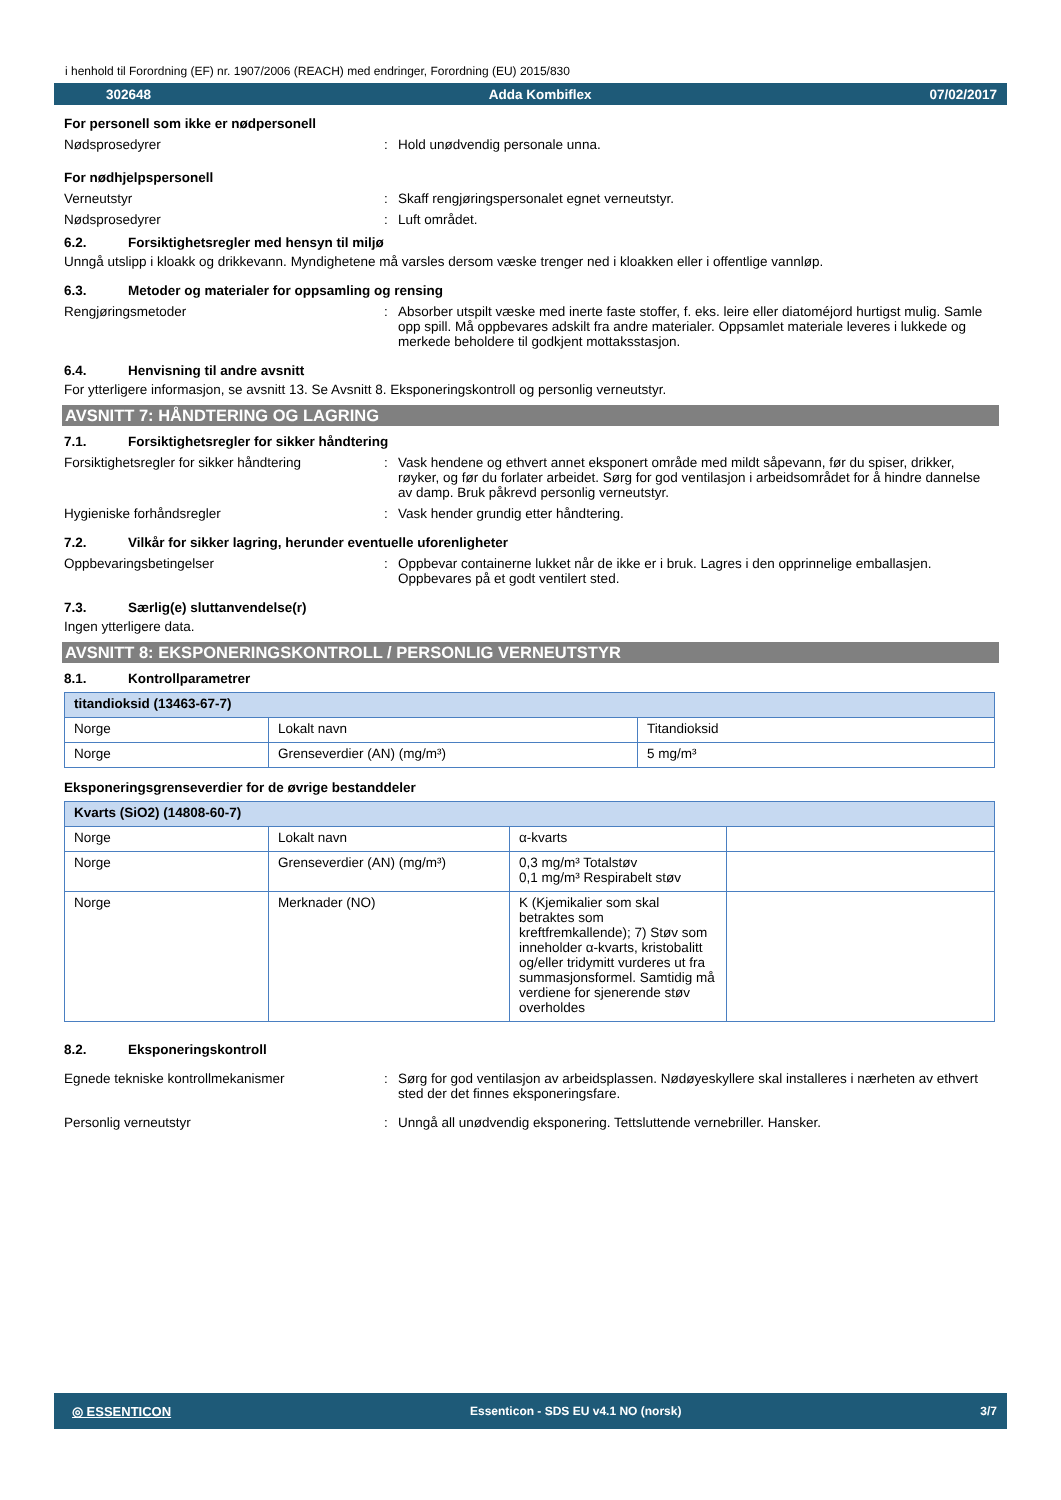i henhold til Forordning (EF) nr. 1907/2006 (REACH) med endringer, Forordning (EU) 2015/830
302648 Adda Kombiflex 07/02/2017
For personell som ikke er nødpersonell
Nødsprosedyrer : Hold unødvendig personale unna.
For nødhjelpspersonell
Verneutstyr : Skaff rengjøringspersonalet egnet verneutstyr.
Nødsprosedyrer : Luft området.
6.2. Forsiktighetsregler med hensyn til miljø
Unngå utslipp i kloakk og drikkevann. Myndighetene må varsles dersom væske trenger ned i kloakken eller i offentlige vannløp.
6.3. Metoder og materialer for oppsamling og rensing
Rengjøringsmetoder : Absorber utspilt væske med inerte faste stoffer, f. eks. leire eller diatoméjord hurtigst mulig. Samle opp spill. Må oppbevares adskilt fra andre materialer. Oppsamlet materiale leveres i lukkede og merkede beholdere til godkjent mottaksstasjon.
6.4. Henvisning til andre avsnitt
For ytterligere informasjon, se avsnitt 13. Se Avsnitt 8. Eksponeringskontroll og personlig verneutstyr.
AVSNITT 7: HÅNDTERING OG LAGRING
7.1. Forsiktighetsregler for sikker håndtering
Forsiktighetsregler for sikker håndtering
: Vask hendene og ethvert annet eksponert område med mildt såpevann, før du spiser, drikker, røyker, og før du forlater arbeidet. Sørg for god ventilasjon i arbeidsområdet for å hindre dannelse av damp. Bruk påkrevd personlig verneutstyr.
Hygieniske forhåndsregler : Vask hender grundig etter håndtering.
7.2. Vilkår for sikker lagring, herunder eventuelle uforenligheter
Oppbevaringsbetingelser : Oppbevar containerne lukket når de ikke er i bruk. Lagres i den opprinnelige emballasjen. Oppbevares på et godt ventilert sted.
7.3. Særlig(e) sluttanvendelse(r)
Ingen ytterligere data.
AVSNITT 8: EKSPONERINGSKONTROLL / PERSONLIG VERNEUTSTYR
8.1. Kontrollparametrer
| titandioksid (13463-67-7) | | |
| Norge | Lokalt navn | Titandioksid |
| Norge | Grenseverdier (AN) (mg/m³) | 5 mg/m³ |
Eksponeringsgrenseverdier for de øvrige bestanddeler
| Kvarts (SiO2) (14808-60-7) | | | |
| Norge | Lokalt navn | α-kvarts | |
| Norge | Grenseverdier (AN) (mg/m³) | 0,3 mg/m³ Totalstøv 0,1 mg/m³ Respirabelt støv | |
| Norge | Merknader (NO) | K (Kjemikalier som skal betraktes som kreftfremkallende); 7) Støv som inneholder α-kvarts, kristobalitt og/eller tridymitt vurderes ut fra summasjonsformel. Samtidig må verdiene for sjenerende støv overholdes | |
8.2. Eksponeringskontroll
Egnede tekniske kontrollmekanismer : Sørg for god ventilasjon av arbeidsplassen. Nødøyeskyllere skal installeres i nærheten av ethvert sted der det finnes eksponeringsfare.
Personlig verneutstyr : Unngå all unødvendig eksponering. Tettsluttende vernebriller. Hansker.
◎ ESSENTICON Essenticon - SDS EU v4.1 NO (norsk) 3/7